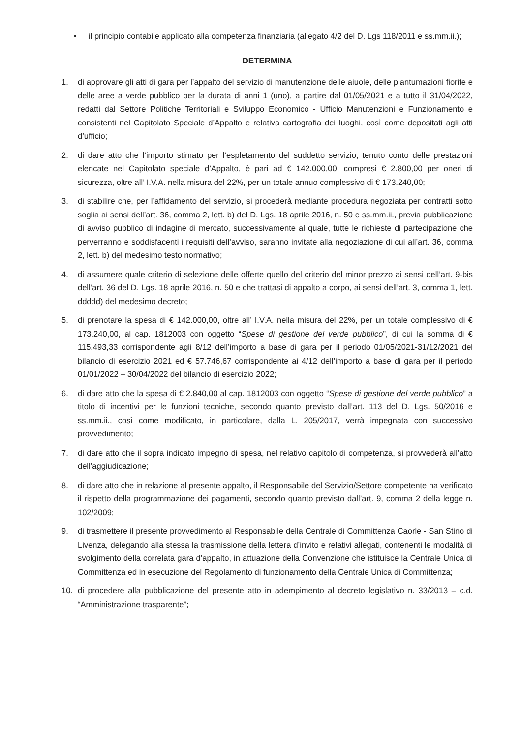• il principio contabile applicato alla competenza finanziaria (allegato 4/2 del D. Lgs 118/2011 e ss.mm.ii.);
DETERMINA
1. di approvare gli atti di gara per l’appalto del servizio di manutenzione delle aiuole, delle piantumazioni fiorite e delle aree a verde pubblico per la durata di anni 1 (uno), a partire dal 01/05/2021 e a tutto il 31/04/2022, redatti dal Settore Politiche Territoriali e Sviluppo Economico - Ufficio Manutenzioni e Funzionamento e consistenti nel Capitolato Speciale d’Appalto e relativa cartografia dei luoghi, così come depositati agli atti d’ufficio;
2. di dare atto che l’importo stimato per l’espletamento del suddetto servizio, tenuto conto delle prestazioni elencate nel Capitolato speciale d’Appalto, è pari ad € 142.000,00, compresi € 2.800,00 per oneri di sicurezza, oltre all’ I.V.A. nella misura del 22%, per un totale annuo complessivo di € 173.240,00;
3. di stabilire che, per l’affidamento del servizio, si procederà mediante procedura negoziata per contratti sotto soglia ai sensi dell’art. 36, comma 2, lett. b) del D. Lgs. 18 aprile 2016, n. 50 e ss.mm.ii., previa pubblicazione di avviso pubblico di indagine di mercato, successivamente al quale, tutte le richieste di partecipazione che perverranno e soddisfacenti i requisiti dell’avviso, saranno invitate alla negoziazione di cui all’art. 36, comma 2, lett. b) del medesimo testo normativo;
4. di assumere quale criterio di selezione delle offerte quello del criterio del minor prezzo ai sensi dell’art. 9-bis dell’art. 36 del D. Lgs. 18 aprile 2016, n. 50 e che trattasi di appalto a corpo, ai sensi dell’art. 3, comma 1, lett. ddddd) del medesimo decreto;
5. di prenotare la spesa di € 142.000,00, oltre all’ I.V.A. nella misura del 22%, per un totale complessivo di € 173.240,00, al cap. 1812003 con oggetto “Spese di gestione del verde pubblico”, di cui la somma di € 115.493,33 corrispondente agli 8/12 dell’importo a base di gara per il periodo 01/05/2021-31/12/2021 del bilancio di esercizio 2021 ed € 57.746,67 corrispondente ai 4/12 dell’importo a base di gara per il periodo 01/01/2022 – 30/04/2022 del bilancio di esercizio 2022;
6. di dare atto che la spesa di € 2.840,00 al cap. 1812003 con oggetto “Spese di gestione del verde pubblico” a titolo di incentivi per le funzioni tecniche, secondo quanto previsto dall’art. 113 del D. Lgs. 50/2016 e ss.mm.ii., così come modificato, in particolare, dalla L. 205/2017, verrà impegnata con successivo provvedimento;
7. di dare atto che il sopra indicato impegno di spesa, nel relativo capitolo di competenza, si provvederà all’atto dell’aggiudicazione;
8. di dare atto che in relazione al presente appalto, il Responsabile del Servizio/Settore competente ha verificato il rispetto della programmazione dei pagamenti, secondo quanto previsto dall’art. 9, comma 2 della legge n. 102/2009;
9. di trasmettere il presente provvedimento al Responsabile della Centrale di Committenza Caorle - San Stino di Livenza, delegando alla stessa la trasmissione della lettera d’invito e relativi allegati, contenenti le modalità di svolgimento della correlata gara d’appalto, in attuazione della Convenzione che istituisce la Centrale Unica di Committenza ed in esecuzione del Regolamento di funzionamento della Centrale Unica di Committenza;
10. di procedere alla pubblicazione del presente atto in adempimento al decreto legislativo n. 33/2013 – c.d. “Amministrazione trasparente”;